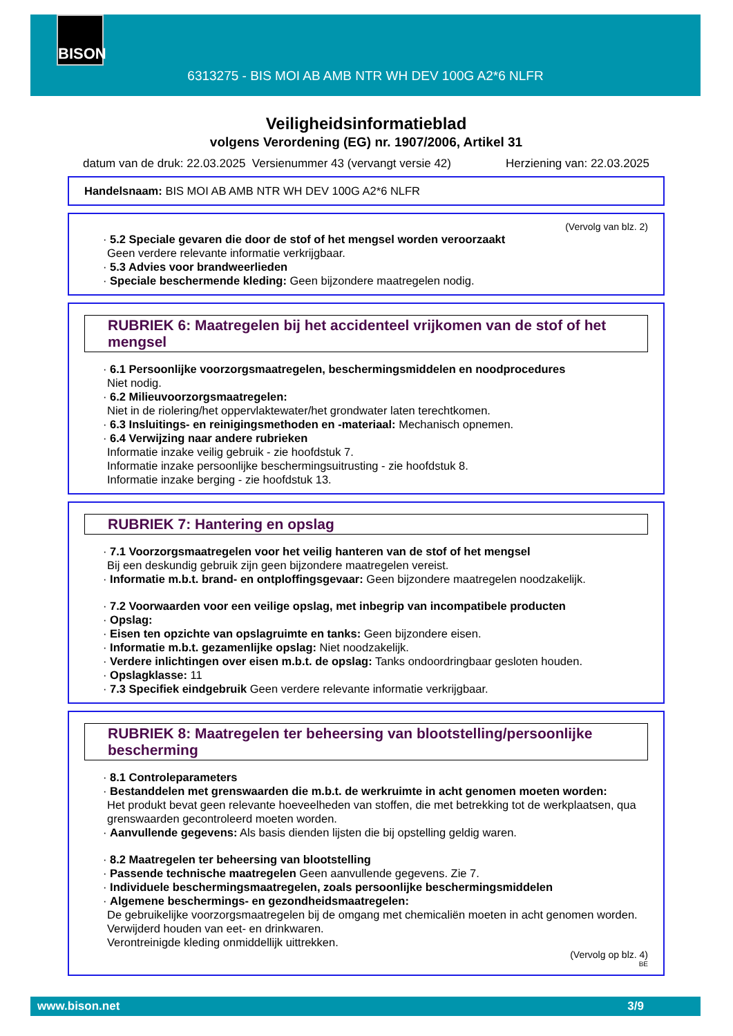BISON
6313275 - BIS MOI AB AMB NTR WH DEV 100G A2*6 NLFR
Veiligheidsinformatieblad
volgens Verordening (EG) nr. 1907/2006, Artikel 31
datum van de druk: 22.03.2025 Versienummer 43 (vervangt versie 42) Herziening van: 22.03.2025
Handelsnaam: BIS MOI AB AMB NTR WH DEV 100G A2*6 NLFR
(Vervolg van blz. 2)
· 5.2 Speciale gevaren die door de stof of het mengsel worden veroorzaakt
Geen verdere relevante informatie verkrijgbaar.
· 5.3 Advies voor brandweerlieden
· Speciale beschermende kleding: Geen bijzondere maatregelen nodig.
RUBRIEK 6: Maatregelen bij het accidenteel vrijkomen van de stof of het mengsel
· 6.1 Persoonlijke voorzorgsmaatregelen, beschermingsmiddelen en noodprocedures
Niet nodig.
· 6.2 Milieuvoorzorgsmaatregelen:
Niet in de riolering/het oppervlaktewater/het grondwater laten terechtkomen.
· 6.3 Insluitings- en reinigingsmethoden en -materiaal: Mechanisch opnemen.
· 6.4 Verwijzing naar andere rubrieken
Informatie inzake veilig gebruik - zie hoofdstuk 7.
Informatie inzake persoonlijke beschermingsuitrusting - zie hoofdstuk 8.
Informatie inzake berging - zie hoofdstuk 13.
RUBRIEK 7: Hantering en opslag
· 7.1 Voorzorgsmaatregelen voor het veilig hanteren van de stof of het mengsel
Bij een deskundig gebruik zijn geen bijzondere maatregelen vereist.
· Informatie m.b.t. brand- en ontploffingsgevaar: Geen bijzondere maatregelen noodzakelijk.
· 7.2 Voorwaarden voor een veilige opslag, met inbegrip van incompatibele producten
· Opslag:
· Eisen ten opzichte van opslagruimte en tanks: Geen bijzondere eisen.
· Informatie m.b.t. gezamenlijke opslag: Niet noodzakelijk.
· Verdere inlichtingen over eisen m.b.t. de opslag: Tanks ondoordringbaar gesloten houden.
· Opslagklasse: 11
· 7.3 Specifiek eindgebruik Geen verdere relevante informatie verkrijgbaar.
RUBRIEK 8: Maatregelen ter beheersing van blootstelling/persoonlijke bescherming
· 8.1 Controleparameters
· Bestanddelen met grenswaarden die m.b.t. de werkruimte in acht genomen moeten worden:
Het produkt bevat geen relevante hoeveelheden van stoffen, die met betrekking tot de werkplaatsen, qua grenswaarden gecontroleerd moeten worden.
· Aanvullende gegevens: Als basis dienden lijsten die bij opstelling geldig waren.
· 8.2 Maatregelen ter beheersing van blootstelling
· Passende technische maatregelen Geen aanvullende gegevens. Zie 7.
· Individuele beschermingsmaatregelen, zoals persoonlijke beschermingsmiddelen
· Algemene beschermings- en gezondheidsmaatregelen:
De gebruikelijke voorzorgsmaatregelen bij de omgang met chemicaliën moeten in acht genomen worden.
Verwijderd houden van eet- en drinkwaren.
Verontreinigde kleding onmiddellijk uittrekken.
(Vervolg op blz. 4)
BE
www.bison.net 3/9